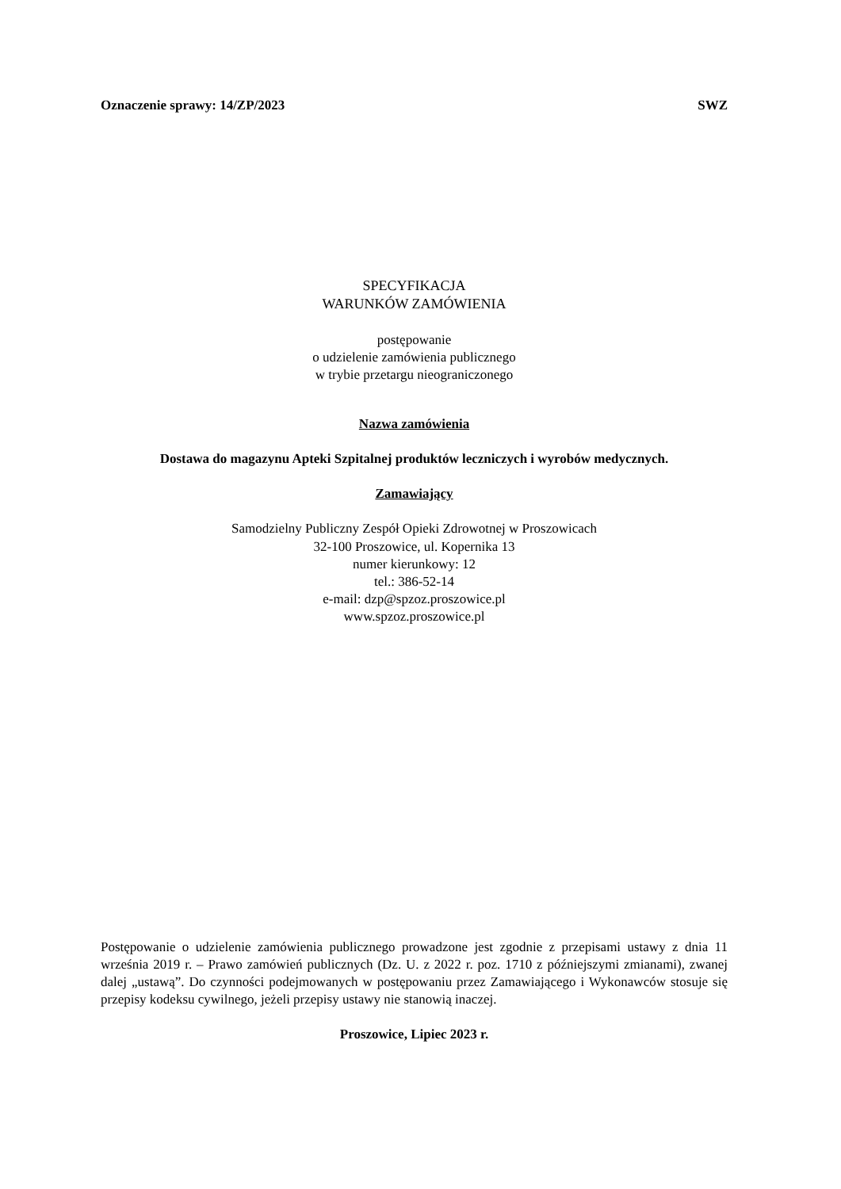Oznaczenie sprawy: 14/ZP/2023 SWZ
SPECYFIKACJA
WARUNKÓW ZAMÓWIENIA
postępowanie
o udzielenie zamówienia publicznego
w trybie przetargu nieograniczonego
Nazwa zamówienia
Dostawa do magazynu Apteki Szpitalnej produktów leczniczych i wyrobów medycznych.
Zamawiający
Samodzielny Publiczny Zespół Opieki Zdrowotnej w Proszowicach
32-100 Proszowice, ul. Kopernika 13
numer kierunkowy: 12
tel.: 386-52-14
e-mail: dzp@spzoz.proszowice.pl
www.spzoz.proszowice.pl
Postępowanie o udzielenie zamówienia publicznego prowadzone jest zgodnie z przepisami ustawy z dnia 11 września 2019 r. – Prawo zamówień publicznych (Dz. U. z 2022 r. poz. 1710 z późniejszymi zmianami), zwanej dalej „ustawą”. Do czynności podejmowanych w postępowaniu przez Zamawiającego i Wykonawców stosuje się przepisy kodeksu cywilnego, jeżeli przepisy ustawy nie stanowią inaczej.
Proszowice, Lipiec 2023 r.